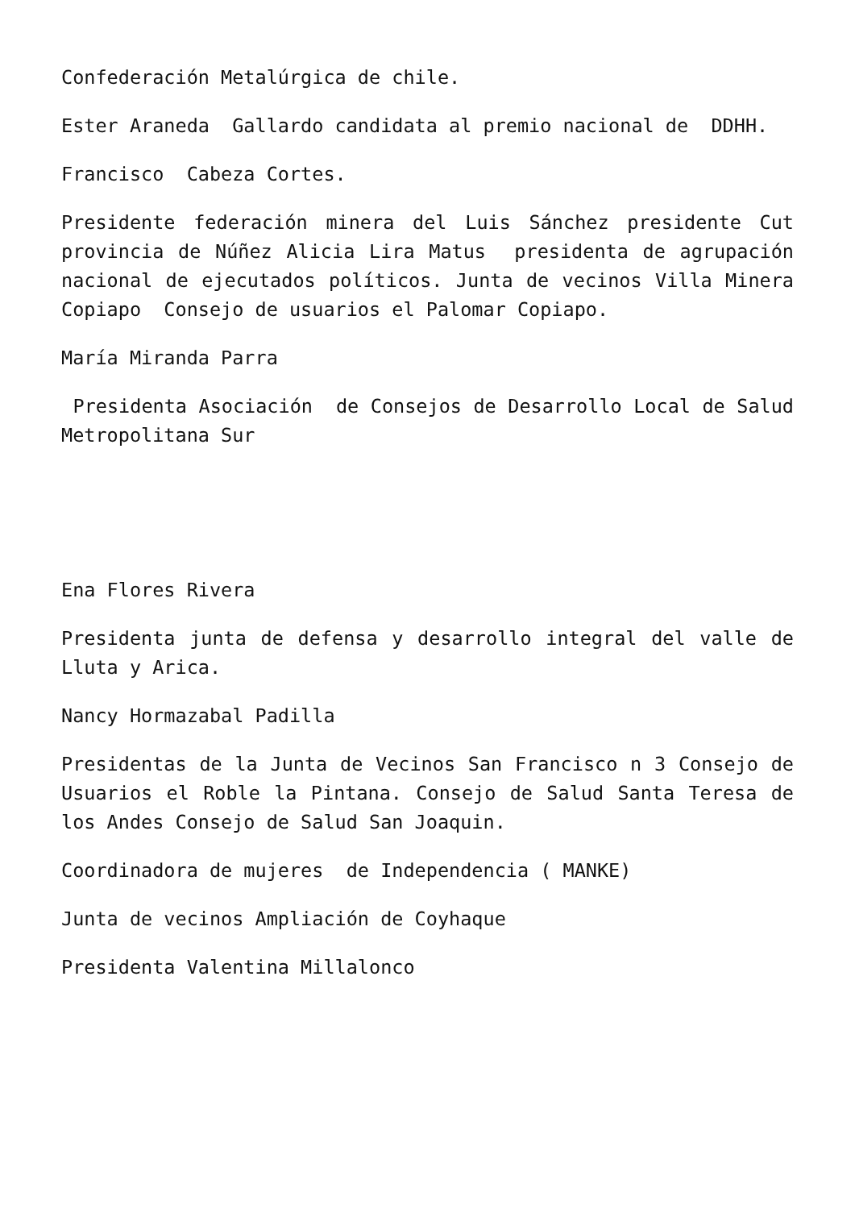Confederación Metalúrgica de chile.
Ester Araneda Gallardo candidata al premio nacional de DDHH.
Francisco Cabeza Cortes.
Presidente federación minera del Luis Sánchez presidente Cut provincia de Núñez Alicia Lira Matus presidenta de agrupación nacional de ejecutados políticos. Junta de vecinos Villa Minera Copiapo Consejo de usuarios el Palomar Copiapo.
María Miranda Parra
Presidenta Asociación de Consejos de Desarrollo Local de Salud Metropolitana Sur
Ena Flores Rivera
Presidenta junta de defensa y desarrollo integral del valle de Lluta y Arica.
Nancy Hormazabal Padilla
Presidentas de la Junta de Vecinos San Francisco n 3 Consejo de Usuarios el Roble la Pintana. Consejo de Salud Santa Teresa de los Andes Consejo de Salud San Joaquin.
Coordinadora de mujeres de Independencia ( MANKE)
Junta de vecinos Ampliación de Coyhaque
Presidenta Valentina Millalonco